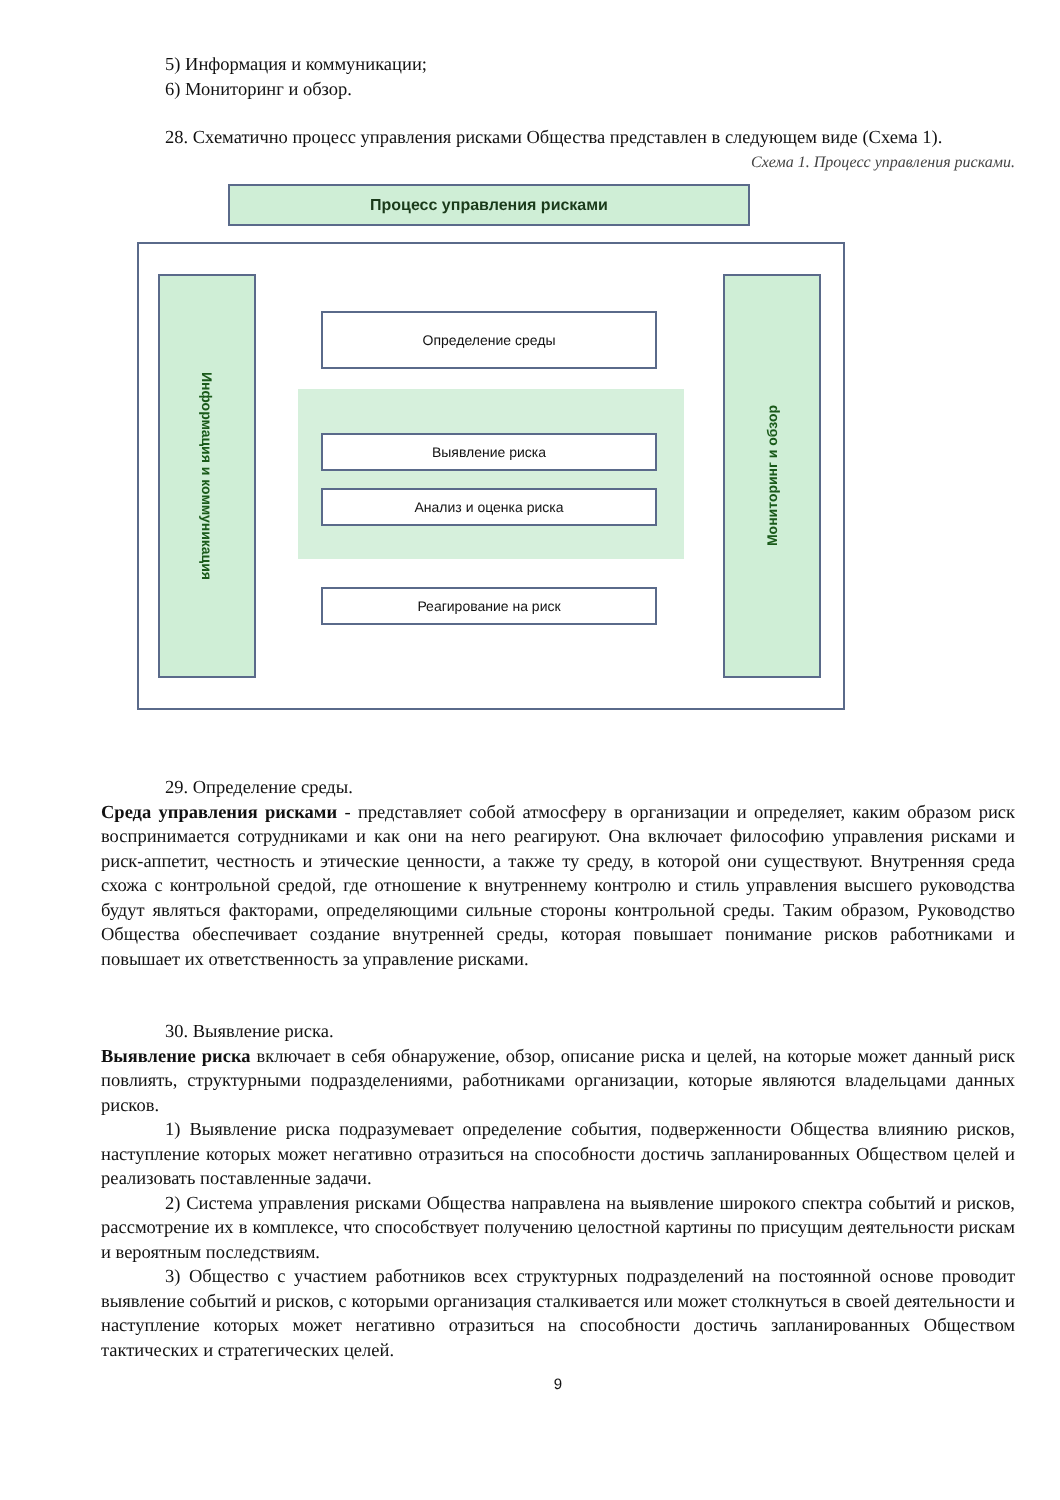5) Информация и коммуникации;
6) Мониторинг и обзор.
28. Схематично процесс управления рисками Общества представлен в следующем виде (Схема 1).
Схема 1. Процесс управления рисками.
Процесс управления рисками
Информация и коммуникация
Мониторинг и обзор
Определение среды
Выявление риска
Анализ и оценка риска
Реагирование на риск
29. Определение среды.
Среда управления рисками - представляет собой атмосферу в организации и определяет, каким образом риск воспринимается сотрудниками и как они на него реагируют. Она включает философию управления рисками и риск-аппетит, честность и этические ценности, а также ту среду, в которой они существуют. Внутренняя среда схожа с контрольной средой, где отношение к внутреннему контролю и стиль управления высшего руководства будут являться факторами, определяющими сильные стороны контрольной среды. Таким образом, Руководство Общества обеспечивает создание внутренней среды, которая повышает понимание рисков работниками и повышает их ответственность за управление рисками.
30. Выявление риска.
Выявление риска включает в себя обнаружение, обзор, описание риска и целей, на которые может данный риск повлиять, структурными подразделениями, работниками организации, которые являются владельцами данных рисков.
1) Выявление риска подразумевает определение события, подверженности Общества влиянию рисков, наступление которых может негативно отразиться на способности достичь запланированных Обществом целей и реализовать поставленные задачи.
2) Система управления рисками Общества направлена на выявление широкого спектра событий и рисков, рассмотрение их в комплексе, что способствует получению целостной картины по присущим деятельности рискам и вероятным последствиям.
3) Общество с участием работников всех структурных подразделений на постоянной основе проводит выявление событий и рисков, с которыми организация сталкивается или может столкнуться в своей деятельности и наступление которых может негативно отразиться на способности достичь запланированных Обществом тактических и стратегических целей.
9